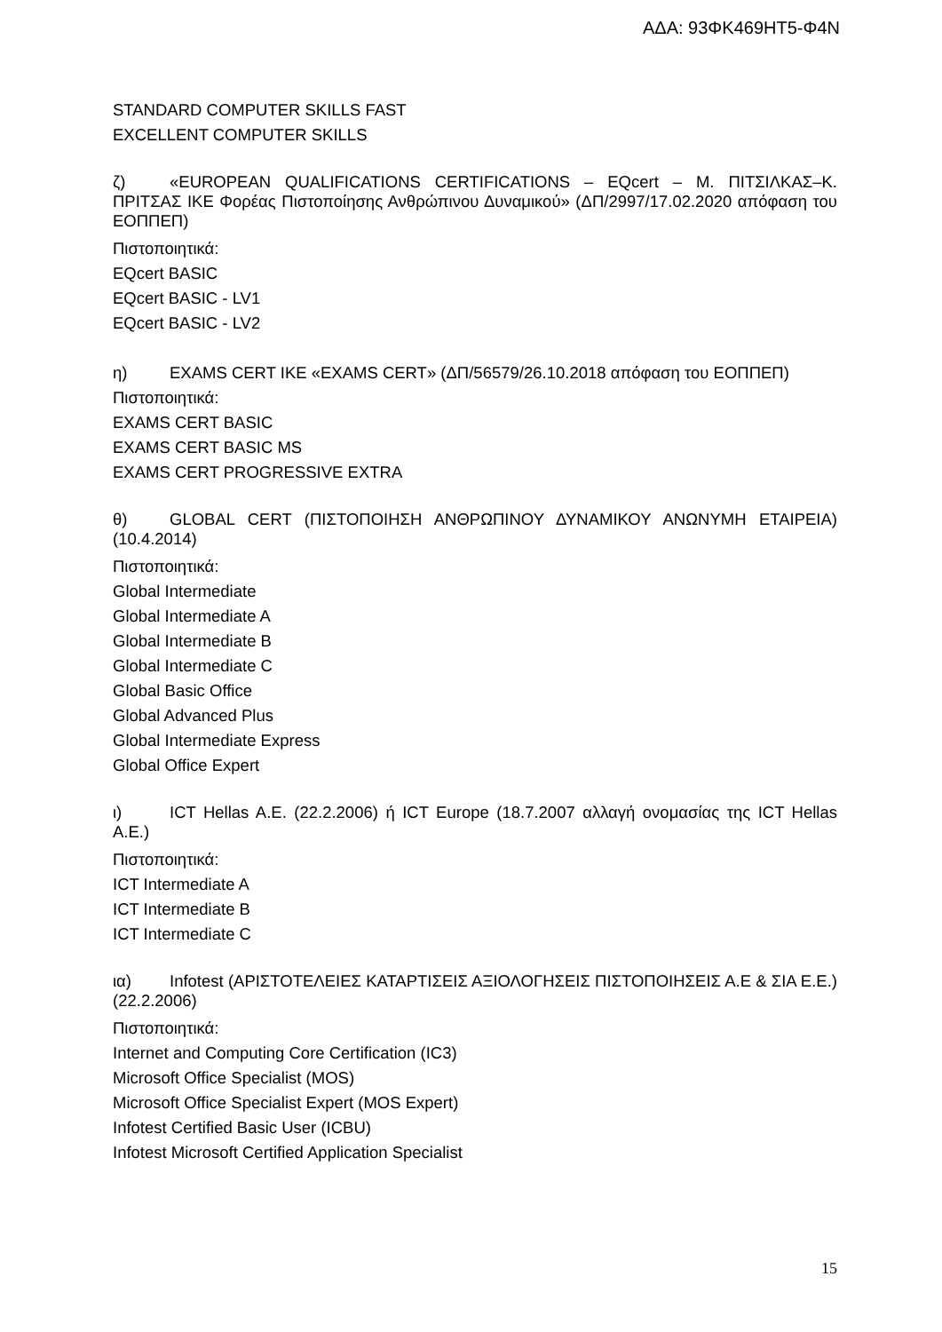ΑΔΑ: 93ΦΚ469ΗΤ5-Φ4Ν
STANDARD COMPUTER SKILLS FAST
EXCELLENT COMPUTER SKILLS
ζ) «EUROPEAN QUALIFICATIONS CERTIFICATIONS – EQcert – Μ. ΠΙΤΣΙΛΚΑΣ–Κ. ΠΡΙΤΣΑΣ ΙΚΕ Φορέας Πιστοποίησης Ανθρώπινου Δυναμικού» (ΔΠ/2997/17.02.2020 απόφαση του ΕΟΠΠΕΠ)
Πιστοποιητικά:
EQcert BASIC
EQcert BASIC - LV1
EQcert BASIC - LV2
η) EXAMS CERT IKE «EXAMS CERT» (ΔΠ/56579/26.10.2018 απόφαση του ΕΟΠΠΕΠ)
Πιστοποιητικά:
EXAMS CERT BASIC
EXAMS CERT BASIC MS
EXAMS CERT PROGRESSIVE EXTRA
θ) GLOBAL CERT (ΠΙΣΤΟΠΟΙΗΣΗ ΑΝΘΡΩΠΙΝΟΥ ΔΥΝΑΜΙΚΟΥ ΑΝΩΝΥΜΗ ΕΤΑΙΡΕΙΑ) (10.4.2014)
Πιστοποιητικά:
Global Intermediate
Global Intermediate A
Global Intermediate B
Global Intermediate C
Global Basic Office
Global Advanced Plus
Global Intermediate Express
Global Office Expert
ι) ICT Hellas A.E. (22.2.2006) ή ICT Europe (18.7.2007 αλλαγή ονομασίας της ICT Hellas A.E.)
Πιστοποιητικά:
ICT Intermediate A
ICT Intermediate B
ICT Intermediate C
ια) Infotest (ΑΡΙΣΤΟΤΕΛΕΙΕΣ ΚΑΤΑΡΤΙΣΕΙΣ ΑΞΙΟΛΟΓΗΣΕΙΣ ΠΙΣΤΟΠΟΙΗΣΕΙΣ Α.Ε & ΣΙΑ Ε.Ε.) (22.2.2006)
Πιστοποιητικά:
Internet and Computing Core Certification (IC3)
Microsoft Office Specialist (MOS)
Microsoft Office Specialist Expert (MOS Expert)
Infotest Certified Basic User (ICBU)
Infotest Microsoft Certified Application Specialist
15